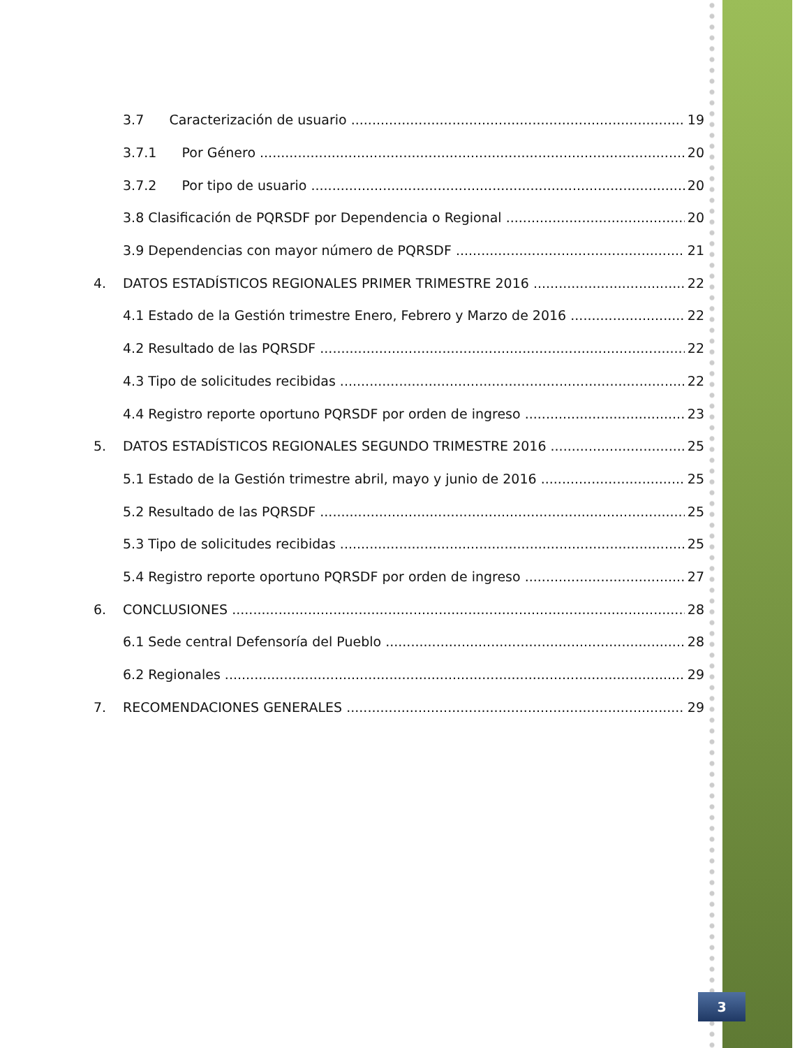3.7 Caracterización de usuario 19
3.7.1 Por Género 20
3.7.2 Por tipo de usuario 20
3.8 Clasificación de PQRSDF por Dependencia o Regional 20
3.9 Dependencias con mayor número de PQRSDF 21
4. DATOS ESTADÍSTICOS REGIONALES PRIMER TRIMESTRE 2016 22
4.1 Estado de la Gestión trimestre Enero, Febrero y Marzo de 2016 22
4.2 Resultado de las PQRSDF 22
4.3 Tipo de solicitudes recibidas 22
4.4 Registro reporte oportuno PQRSDF por orden de ingreso 23
5. DATOS ESTADÍSTICOS REGIONALES SEGUNDO TRIMESTRE 2016 25
5.1 Estado de la Gestión trimestre abril, mayo y junio de 2016 25
5.2 Resultado de las PQRSDF 25
5.3 Tipo de solicitudes recibidas 25
5.4 Registro reporte oportuno PQRSDF por orden de ingreso 27
6. CONCLUSIONES 28
6.1 Sede central Defensoría del Pueblo 28
6.2 Regionales 29
7. RECOMENDACIONES GENERALES 29
3